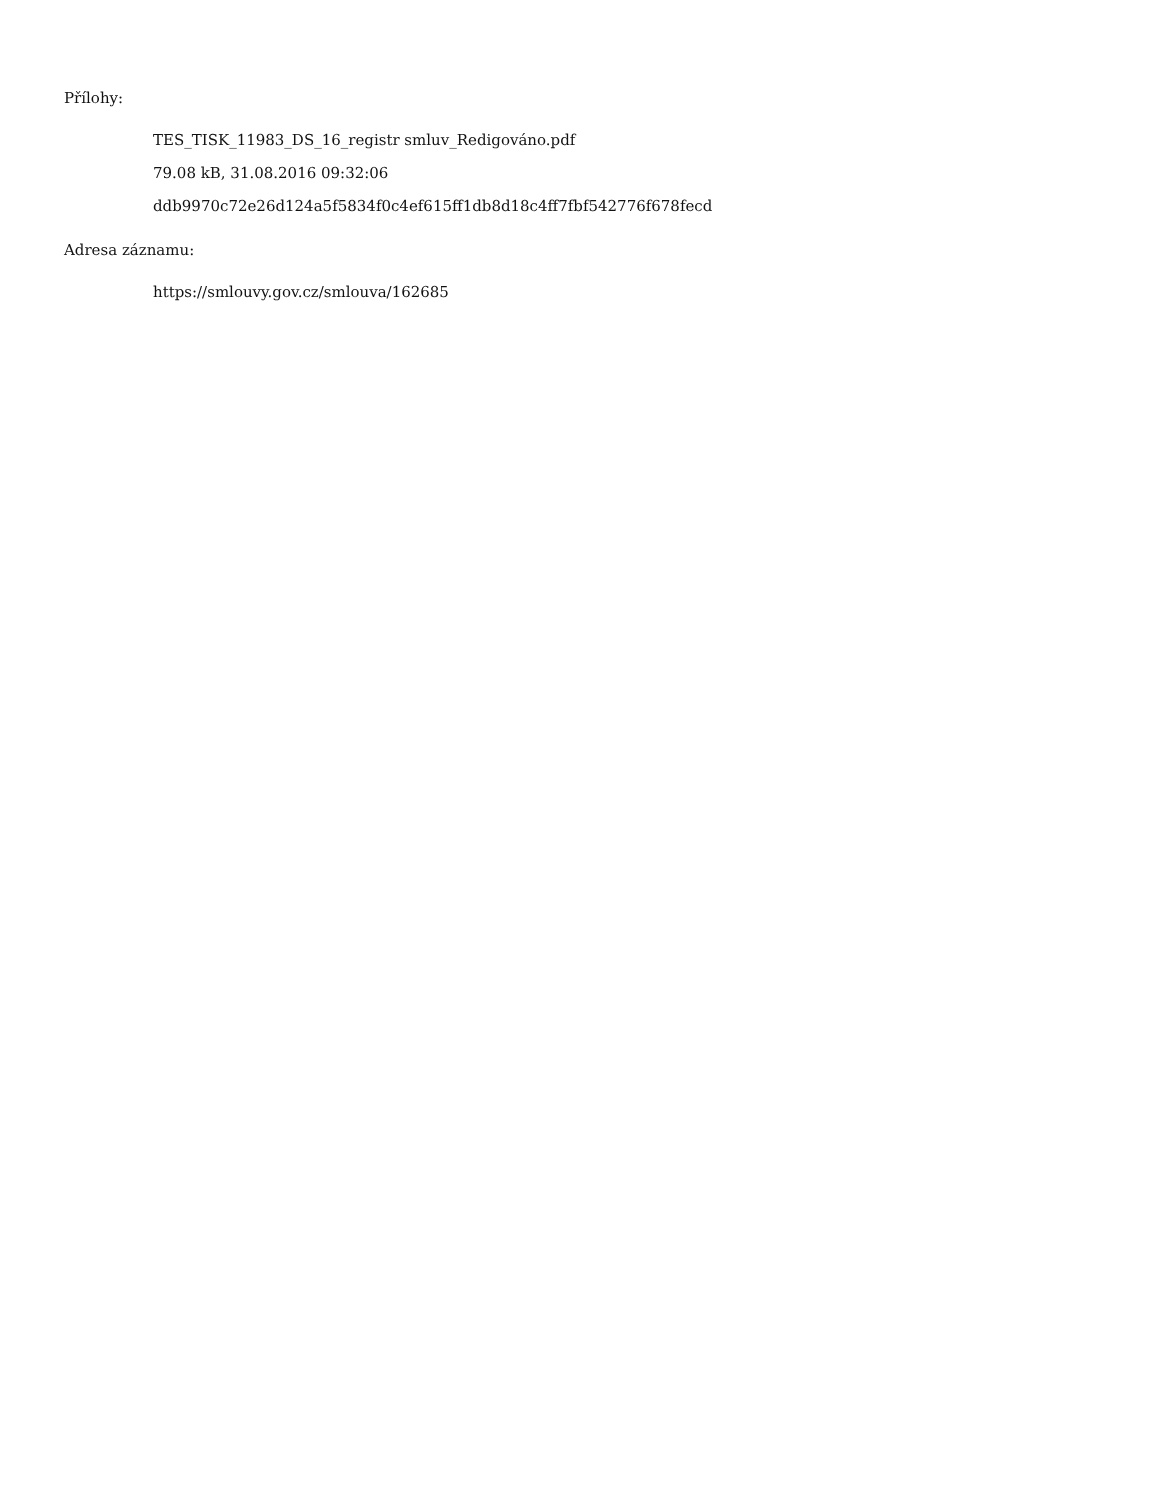Přílohy:
TES_TISK_11983_DS_16_registr smluv_Redigováno.pdf
79.08 kB, 31.08.2016 09:32:06
ddb9970c72e26d124a5f5834f0c4ef615ff1db8d18c4ff7fbf542776f678fecd
Adresa záznamu:
https://smlouvy.gov.cz/smlouva/162685